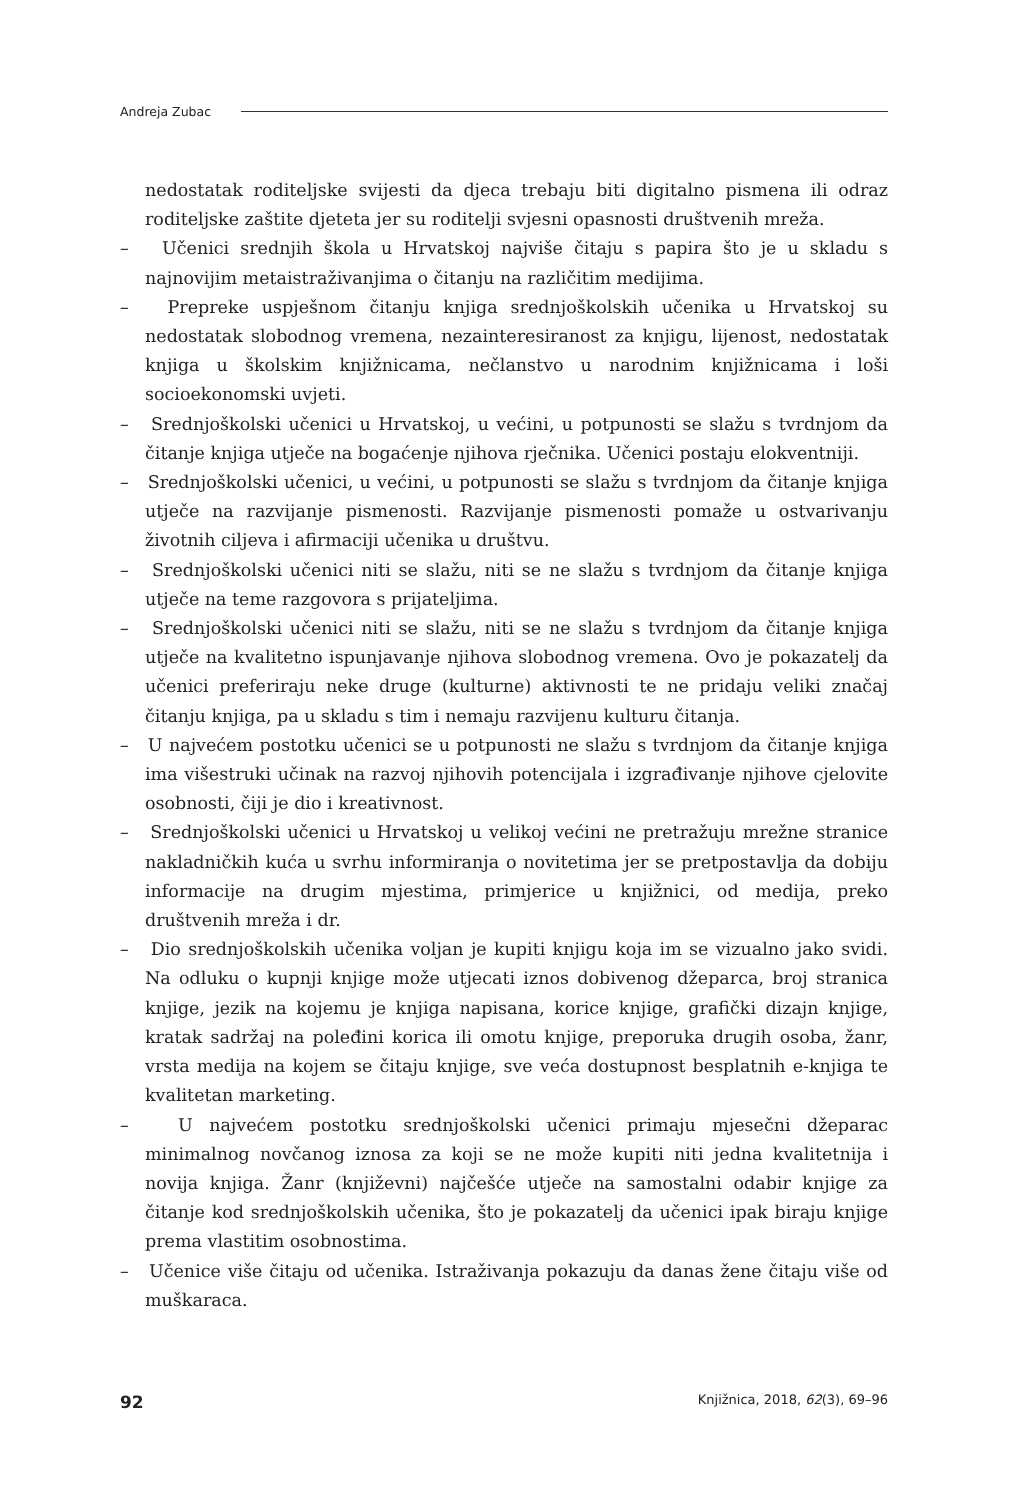Andreja Zubac
nedostatak roditeljske svijesti da djeca trebaju biti digitalno pismena ili odraz roditeljske zaštite djeteta jer su roditelji svjesni opasnosti društvenih mreža.
– Učenici srednjih škola u Hrvatskoj najviše čitaju s papira što je u skladu s najnovijim metaistraživanjima o čitanju na različitim medijima.
– Prepreke uspješnom čitanju knjiga srednjoškolskih učenika u Hrvatskoj su nedostatak slobodnog vremena, nezainteresiranost za knjigu, lijenost, nedostatak knjiga u školskim knjižnicama, nečlanstvo u narodnim knjižnicama i loši socioekonomski uvjeti.
– Srednjoškolski učenici u Hrvatskoj, u većini, u potpunosti se slažu s tvrdnjom da čitanje knjiga utječe na bogaćenje njihova rječnika. Učenici postaju elokventniji.
– Srednjoškolski učenici, u većini, u potpunosti se slažu s tvrdnjom da čitanje knjiga utječe na razvijanje pismenosti. Razvijanje pismenosti pomaže u ostvarivanju životnih ciljeva i afirmaciji učenika u društvu.
– Srednjoškolski učenici niti se slažu, niti se ne slažu s tvrdnjom da čitanje knjiga utječe na teme razgovora s prijateljima.
– Srednjoškolski učenici niti se slažu, niti se ne slažu s tvrdnjom da čitanje knjiga utječe na kvalitetno ispunjavanje njihova slobodnog vremena. Ovo je pokazatelj da učenici preferiraju neke druge (kulturne) aktivnosti te ne pridaju veliki značaj čitanju knjiga, pa u skladu s tim i nemaju razvijenu kulturu čitanja.
– U najvećem postotku učenici se u potpunosti ne slažu s tvrdnjom da čitanje knjiga ima višestruki učinak na razvoj njihovih potencijala i izgrađivanje njihove cjelovite osobnosti, čiji je dio i kreativnost.
– Srednjoškolski učenici u Hrvatskoj u velikoj većini ne pretražuju mrežne stranice nakladničkih kuća u svrhu informiranja o novitetima jer se pretpostavlja da dobiju informacije na drugim mjestima, primjerice u knjižnici, od medija, preko društvenih mreža i dr.
– Dio srednjoškolskih učenika voljan je kupiti knjigu koja im se vizualno jako svidi. Na odluku o kupnji knjige može utjecati iznos dobivenog džeparca, broj stranica knjige, jezik na kojemu je knjiga napisana, korice knjige, grafički dizajn knjige, kratak sadržaj na poleđini korica ili omotu knjige, preporuka drugih osoba, žanr, vrsta medija na kojem se čitaju knjige, sve veća dostupnost besplatnih e-knjiga te kvalitetan marketing.
– U najvećem postotku srednjoškolski učenici primaju mjesečni džeparac minimalnog novčanog iznosa za koji se ne može kupiti niti jedna kvalitetnija i novija knjiga. Žanr (književni) najčešće utječe na samostalni odabir knjige za čitanje kod srednjoškolskih učenika, što je pokazatelj da učenici ipak biraju knjige prema vlastitim osobnostima.
– Učenice više čitaju od učenika. Istraživanja pokazuju da danas žene čitaju više od muškaraca.
92 Knjižnica, 2018, 62(3), 69–96